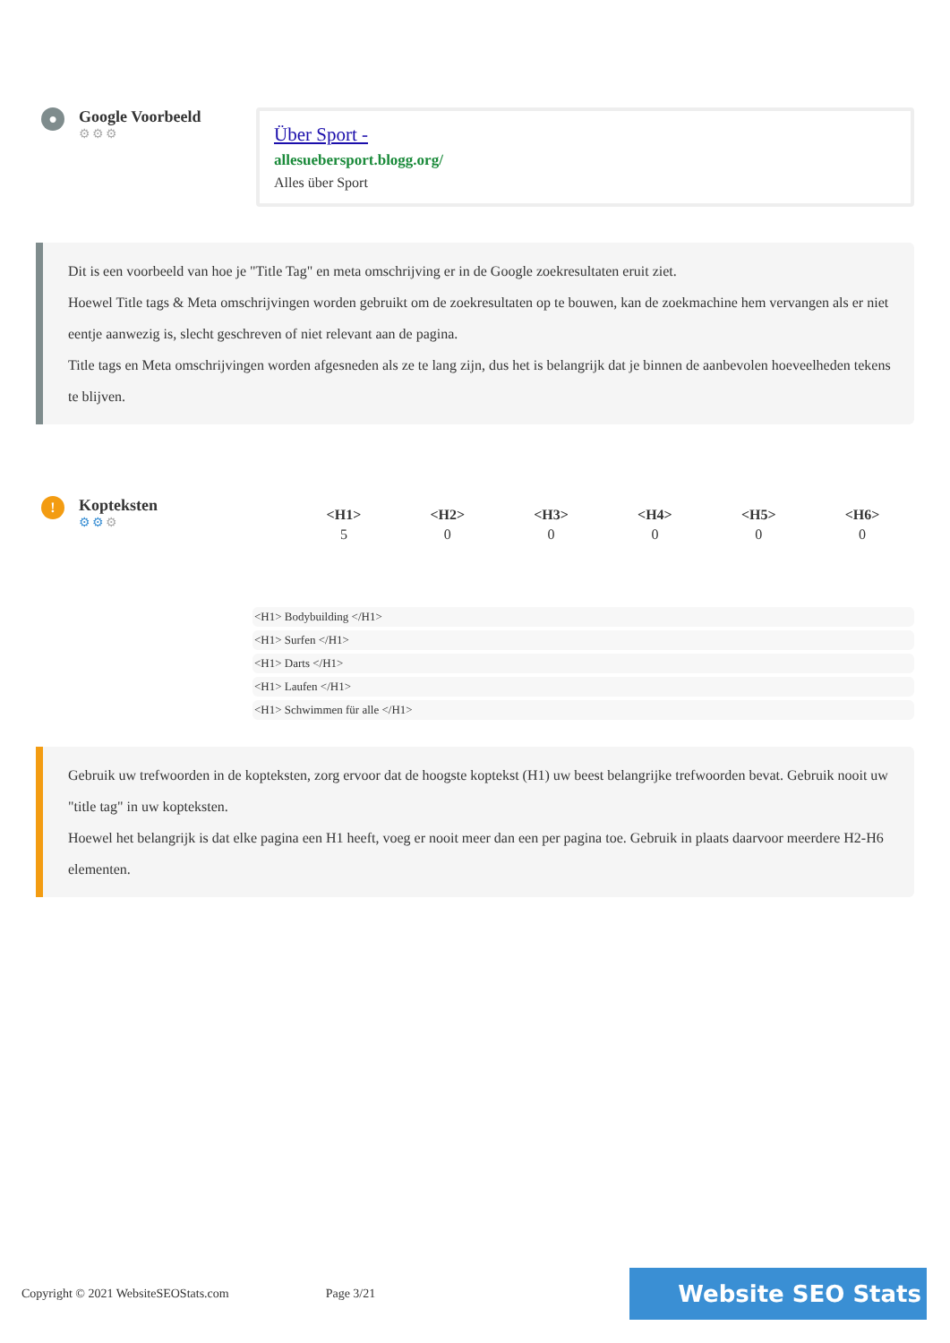●
Google Voorbeeld
⚙⚙⚙
Über Sport -
allesuebersport.blogg.org/
Alles über Sport
Dit is een voorbeeld van hoe je "Title Tag" en meta omschrijving er in de Google zoekresultaten eruit ziet.
Hoewel Title tags & Meta omschrijvingen worden gebruikt om de zoekresultaten op te bouwen, kan de zoekmachine hem vervangen als er niet eentje aanwezig is, slecht geschreven of niet relevant aan de pagina.
Title tags en Meta omschrijvingen worden afgesneden als ze te lang zijn, dus het is belangrijk dat je binnen de aanbevolen hoeveelheden tekens te blijven.
!
Kopteksten
⚙⚙⚙
| <H1> | <H2> | <H3> | <H4> | <H5> | <H6> |
| --- | --- | --- | --- | --- | --- |
| 5 | 0 | 0 | 0 | 0 | 0 |
<H1> Bodybuilding </H1>
<H1> Surfen </H1>
<H1> Darts </H1>
<H1> Laufen </H1>
<H1> Schwimmen für alle </H1>
Gebruik uw trefwoorden in de kopteksten, zorg ervoor dat de hoogste koptekst (H1) uw beest belangrijke trefwoorden bevat. Gebruik nooit uw "title tag" in uw kopteksten.
Hoewel het belangrijk is dat elke pagina een H1 heeft, voeg er nooit meer dan een per pagina toe. Gebruik in plaats daarvoor meerdere H2-H6 elementen.
Copyright © 2021 WebsiteSEOStats.com
Page 3/21
Website SEO Stats